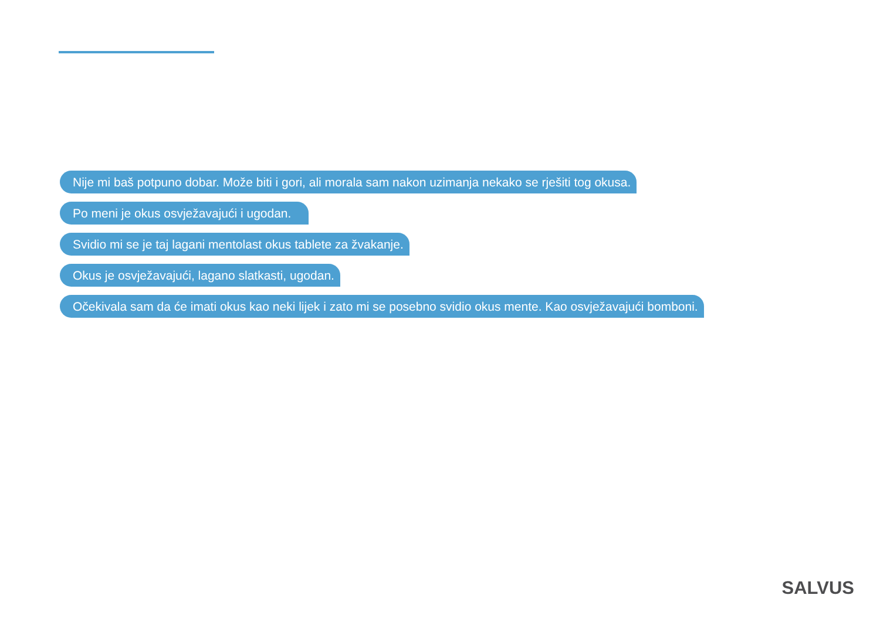Nije mi baš potpuno dobar. Može biti i gori, ali morala sam nakon uzimanja nekako se rješiti tog okusa.
Po meni je okus osvježavajući i ugodan.
Svidio mi se je taj lagani mentolast okus tablete za žvakanje.
Okus je osvježavajući, lagano slatkasti, ugodan.
Očekivala sam da će imati okus kao neki lijek i zato mi se posebno svidio okus mente. Kao osvježavajući bomboni.
SALVUS